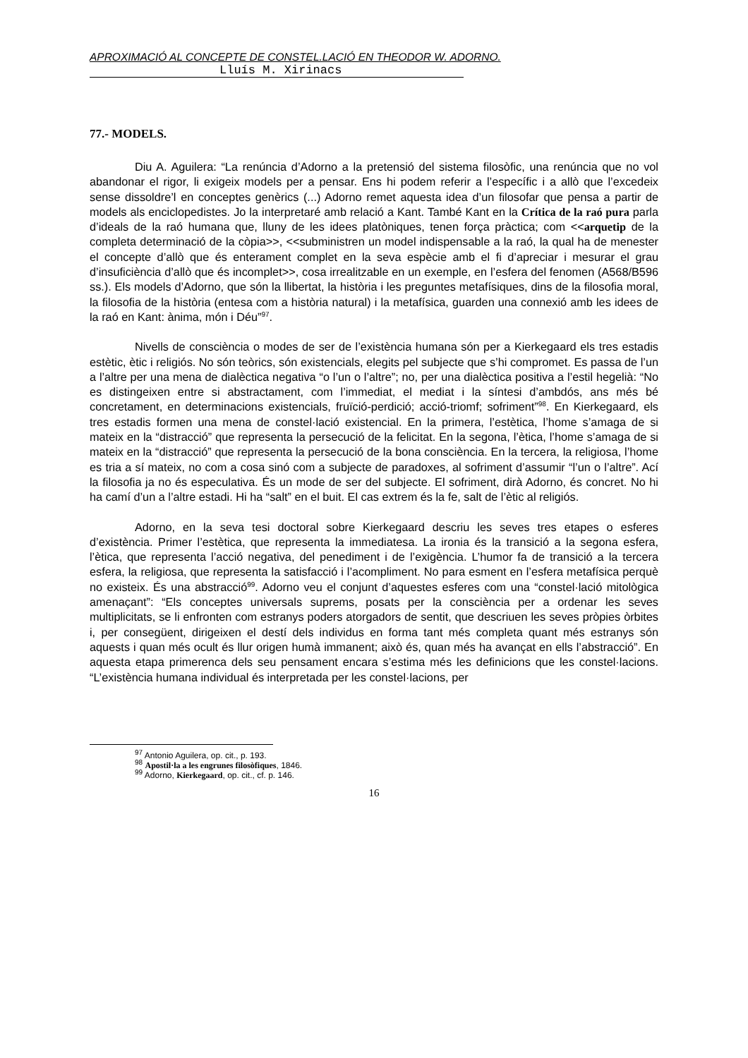APROXIMACIÓ AL CONCEPTE DE CONSTEL.LACIÓ EN THEODOR W. ADORNO.
Lluís M. Xirinacs
77.- MODELS.
Diu A. Aguilera: “La renúncia d’Adorno a la pretensió del sistema filosòfic, una renúncia que no vol abandonar el rigor, li exigeix models per a pensar. Ens hi podem referir a l’específic i a allò que l’excedeix sense dissoldre’l en conceptes genèrics (...) Adorno remet aquesta idea d’un filosofar que pensa a partir de models als enciclopedistes. Jo la interpretaré amb relació a Kant. També Kant en la Crítica de la raó pura parla d’ideals de la raó humana que, lluny de les idees platòniques, tenen força pràctica; com <<arquetip de la completa determinació de la còpia>>, <<subministren un model indispensable a la raó, la qual ha de menester el concepte d’allò que és enterament complet en la seva espècie amb el fi d’apreciar i mesurar el grau d’insuficiència d’allò que és incomplet>>, cosa irrealitzable en un exemple, en l’esfera del fenomen (A568/B596 ss.). Els models d’Adorno, que són la llibertat, la història i les preguntes metafísiques, dins de la filosofia moral, la filosofia de la història (entesa com a història natural) i la metafísica, guarden una connexió amb les idees de la raó en Kant: ànima, món i Déu”<sup>97</sup>.
Nivells de consciència o modes de ser de l’existència humana són per a Kierkegaard els tres estadis estètic, ètic i religiós. No són teòrics, són existencials, elegits pel subjecte que s’hi compromet. Es passa de l’un a l’altre per una mena de dialèctica negativa “o l’un o l’altre”; no, per una dialèctica positiva a l’estil hegelià: “No es distingeixen entre si abstractament, com l’immediat, el mediat i la síntesi d’ambdós, ans més bé concretament, en determinacions existencials, fruïció-perdició; acció-triomf; sofriment”<sup>98</sup>. En Kierkegaard, els tres estadis formen una mena de constel·lació existencial. En la primera, l’estètica, l’home s’amaga de si mateix en la “distracció” que representa la persecució de la felicitat. En la segona, l’ètica, l’home s’amaga de si mateix en la “distracció” que representa la persecució de la bona consciència. En la tercera, la religiosa, l’home es tria a sí mateix, no com a cosa sinó com a subjecte de paradoxes, al sofriment d’assumir “l’un o l’altre”. Ací la filosofia ja no és especulativa. És un mode de ser del subjecte. El sofriment, dirà Adorno, és concret. No hi ha camí d’un a l’altre estadi. Hi ha “salt” en el buit. El cas extrem és la fe, salt de l’ètic al religiós.
Adorno, en la seva tesi doctoral sobre Kierkegaard descriu les seves tres etapes o esferes d’existència. Primer l’estètica, que representa la immediatesa. La ironia és la transició a la segona esfera, l’ètica, que representa l’acció negativa, del penediment i de l’exigència. L’humor fa de transició a la tercera esfera, la religiosa, que representa la satisfacció i l’acompliment. No para esment en l’esfera metafísica perquè no existeix. És una abstracció<sup>99</sup>. Adorno veu el conjunt d’aquestes esferes com una “constel·lació mitològica amenaçant”: “Els conceptes universals suprems, posats per la consciència per a ordenar les seves multiplicitats, se li enfronten com estranys poders atorgadors de sentit, que descriuen les seves pròpies òrbites i, per consegüent, dirigeixen el destí dels individus en forma tant més completa quant més estranys són aquests i quan més ocult és llur origen humà immanent; això és, quan més ha avançat en ells l’abstracció”. En aquesta etapa primerenca dels seu pensament encara s’estima més les definicions que les constel·lacions. “L’existència humana individual és interpretada per les constel·lacions, per
<sup>97</sup> Antonio Aguilera, op. cit., p. 193.
<sup>98</sup> Apostil·la a les engrunes filosòfiques, 1846.
<sup>99</sup> Adorno, Kierkegaard, op. cit., cf. p. 146.
16